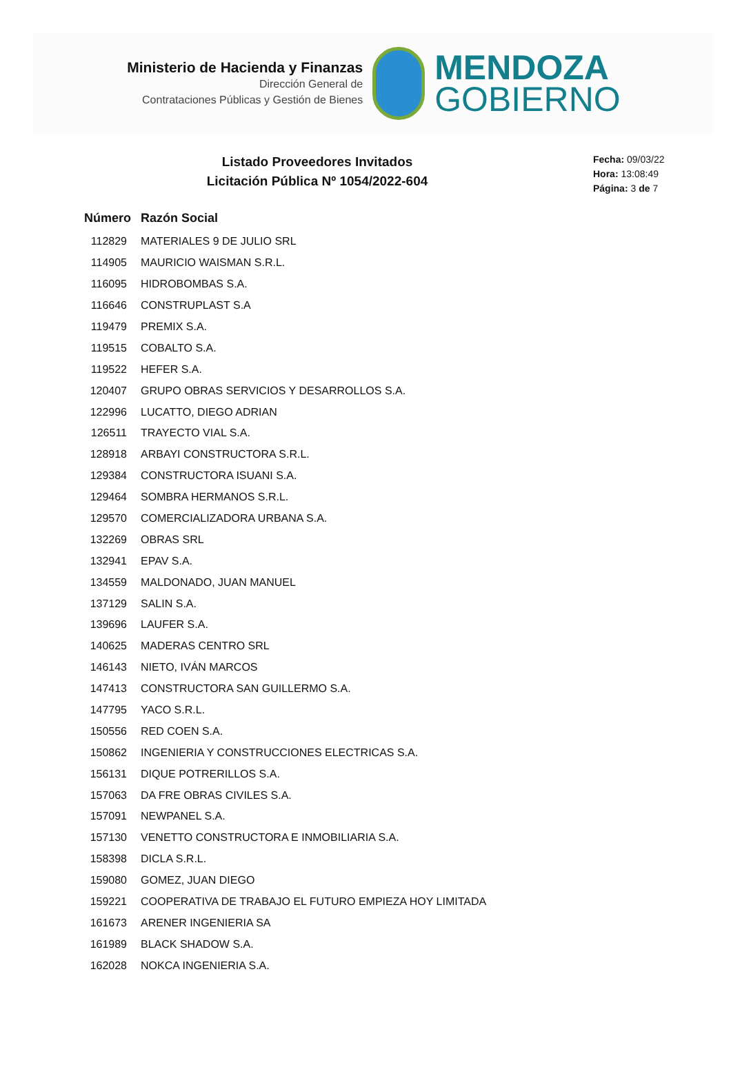Ministerio de Hacienda y Finanzas
Dirección General de
Contrataciones Públicas y Gestión de Bienes
MENDOZA
GOBIERNO
Listado Proveedores Invitados
Licitación Pública Nº 1054/2022-604
Fecha: 09/03/22
Hora: 13:08:49
Página: 3 de 7
| Número | Razón Social |
| --- | --- |
| 112829 | MATERIALES 9 DE JULIO SRL |
| 114905 | MAURICIO WAISMAN S.R.L. |
| 116095 | HIDROBOMBAS S.A. |
| 116646 | CONSTRUPLAST S.A |
| 119479 | PREMIX S.A. |
| 119515 | COBALTO S.A. |
| 119522 | HEFER S.A. |
| 120407 | GRUPO OBRAS SERVICIOS Y DESARROLLOS S.A. |
| 122996 | LUCATTO, DIEGO ADRIAN |
| 126511 | TRAYECTO VIAL S.A. |
| 128918 | ARBAYI CONSTRUCTORA S.R.L. |
| 129384 | CONSTRUCTORA ISUANI S.A. |
| 129464 | SOMBRA HERMANOS S.R.L. |
| 129570 | COMERCIALIZADORA URBANA S.A. |
| 132269 | OBRAS SRL |
| 132941 | EPAV S.A. |
| 134559 | MALDONADO, JUAN MANUEL |
| 137129 | SALIN S.A. |
| 139696 | LAUFER S.A. |
| 140625 | MADERAS CENTRO SRL |
| 146143 | NIETO, IVÁN MARCOS |
| 147413 | CONSTRUCTORA SAN GUILLERMO S.A. |
| 147795 | YACO S.R.L. |
| 150556 | RED COEN S.A. |
| 150862 | INGENIERIA Y CONSTRUCCIONES ELECTRICAS S.A. |
| 156131 | DIQUE POTRERILLOS S.A. |
| 157063 | DA FRE OBRAS CIVILES S.A. |
| 157091 | NEWPANEL S.A. |
| 157130 | VENETTO CONSTRUCTORA E INMOBILIARIA S.A. |
| 158398 | DICLA S.R.L. |
| 159080 | GOMEZ, JUAN DIEGO |
| 159221 | COOPERATIVA DE TRABAJO EL FUTURO EMPIEZA HOY LIMITADA |
| 161673 | ARENER INGENIERIA SA |
| 161989 | BLACK SHADOW S.A. |
| 162028 | NOKCA INGENIERIA S.A. |